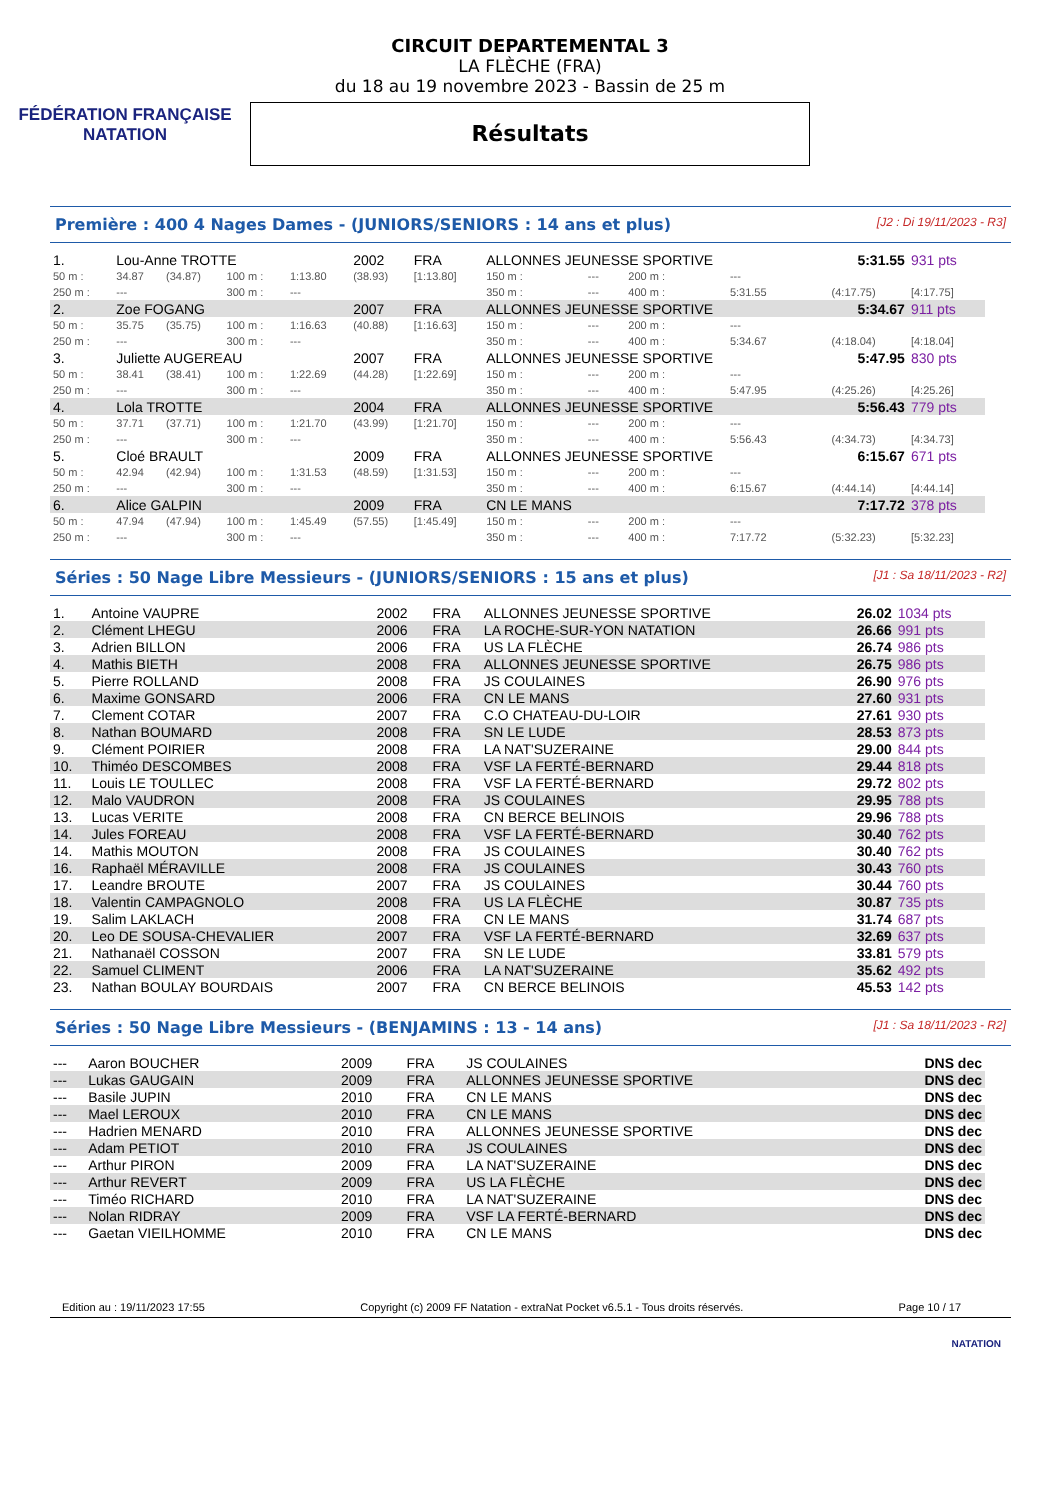FÉDÉRATION FRANÇAISE
NATATION
CIRCUIT DEPARTEMENTAL 3
LA FLÈCHE (FRA)
du 18 au 19 novembre 2023 - Bassin de 25 m
Résultats
Première : 400 4 Nages Dames - (JUNIORS/SENIORS : 14 ans et plus) [J2 : Di 19/11/2023 - R3]
| 1. | Lou-Anne TROTTE | | | | 2002 | FRA | ALLONNES JEUNESSE SPORTIVE | | | | 5:31.55 | 931 pts |
| 50 m : | 34.87 | (34.87) | 100 m : | 1:13.80 | (38.93) | [1:13.80] | 150 m : | --- | 200 m : | --- | | |
| 250 m : | --- | | 300 m : | --- | | | 350 m : | --- | 400 m : | 5:31.55 | (4:17.75) | [4:17.75] |
| 2. | Zoe FOGANG | | | | 2007 | FRA | ALLONNES JEUNESSE SPORTIVE | | | | 5:34.67 | 911 pts |
| 50 m : | 35.75 | (35.75) | 100 m : | 1:16.63 | (40.88) | [1:16.63] | 150 m : | --- | 200 m : | --- | | |
| 250 m : | --- | | 300 m : | --- | | | 350 m : | --- | 400 m : | 5:34.67 | (4:18.04) | [4:18.04] |
| 3. | Juliette AUGEREAU | | | | 2007 | FRA | ALLONNES JEUNESSE SPORTIVE | | | | 5:47.95 | 830 pts |
| 50 m : | 38.41 | (38.41) | 100 m : | 1:22.69 | (44.28) | [1:22.69] | 150 m : | --- | 200 m : | --- | | |
| 250 m : | --- | | 300 m : | --- | | | 350 m : | --- | 400 m : | 5:47.95 | (4:25.26) | [4:25.26] |
| 4. | Lola TROTTE | | | | 2004 | FRA | ALLONNES JEUNESSE SPORTIVE | | | | 5:56.43 | 779 pts |
| 50 m : | 37.71 | (37.71) | 100 m : | 1:21.70 | (43.99) | [1:21.70] | 150 m : | --- | 200 m : | --- | | |
| 250 m : | --- | | 300 m : | --- | | | 350 m : | --- | 400 m : | 5:56.43 | (4:34.73) | [4:34.73] |
| 5. | Cloé BRAULT | | | | 2009 | FRA | ALLONNES JEUNESSE SPORTIVE | | | | 6:15.67 | 671 pts |
| 50 m : | 42.94 | (42.94) | 100 m : | 1:31.53 | (48.59) | [1:31.53] | 150 m : | --- | 200 m : | --- | | |
| 250 m : | --- | | 300 m : | --- | | | 350 m : | --- | 400 m : | 6:15.67 | (4:44.14) | [4:44.14] |
| 6. | Alice GALPIN | | | | 2009 | FRA | CN LE MANS | | | | 7:17.72 | 378 pts |
| 50 m : | 47.94 | (47.94) | 100 m : | 1:45.49 | (57.55) | [1:45.49] | 150 m : | --- | 200 m : | --- | | |
| 250 m : | --- | | 300 m : | --- | | | 350 m : | --- | 400 m : | 7:17.72 | (5:32.23) | [5:32.23] |
Séries : 50 Nage Libre Messieurs - (JUNIORS/SENIORS : 15 ans et plus) [J1 : Sa 18/11/2023 - R2]
| 1. | Antoine VAUPRE | 2002 | FRA | ALLONNES JEUNESSE SPORTIVE | 26.02 | 1034 pts |
| 2. | Clément LHEGU | 2006 | FRA | LA ROCHE-SUR-YON NATATION | 26.66 | 991 pts |
| 3. | Adrien BILLON | 2006 | FRA | US LA FLÈCHE | 26.74 | 986 pts |
| 4. | Mathis BIETH | 2008 | FRA | ALLONNES JEUNESSE SPORTIVE | 26.75 | 986 pts |
| 5. | Pierre ROLLAND | 2008 | FRA | JS COULAINES | 26.90 | 976 pts |
| 6. | Maxime GONSARD | 2006 | FRA | CN LE MANS | 27.60 | 931 pts |
| 7. | Clement COTAR | 2007 | FRA | C.O CHATEAU-DU-LOIR | 27.61 | 930 pts |
| 8. | Nathan BOUMARD | 2008 | FRA | SN LE LUDE | 28.53 | 873 pts |
| 9. | Clément POIRIER | 2008 | FRA | LA NAT'SUZERAINE | 29.00 | 844 pts |
| 10. | Thiméo DESCOMBES | 2008 | FRA | VSF LA FERTÉ-BERNARD | 29.44 | 818 pts |
| 11. | Louis LE TOULLEC | 2008 | FRA | VSF LA FERTÉ-BERNARD | 29.72 | 802 pts |
| 12. | Malo VAUDRON | 2008 | FRA | JS COULAINES | 29.95 | 788 pts |
| 13. | Lucas VERITE | 2008 | FRA | CN BERCE BELINOIS | 29.96 | 788 pts |
| 14. | Jules FOREAU | 2008 | FRA | VSF LA FERTÉ-BERNARD | 30.40 | 762 pts |
| 14. | Mathis MOUTON | 2008 | FRA | JS COULAINES | 30.40 | 762 pts |
| 16. | Raphaël MÉRAVILLE | 2008 | FRA | JS COULAINES | 30.43 | 760 pts |
| 17. | Leandre BROUTE | 2007 | FRA | JS COULAINES | 30.44 | 760 pts |
| 18. | Valentin CAMPAGNOLO | 2008 | FRA | US LA FLÈCHE | 30.87 | 735 pts |
| 19. | Salim LAKLACH | 2008 | FRA | CN LE MANS | 31.74 | 687 pts |
| 20. | Leo DE SOUSA-CHEVALIER | 2007 | FRA | VSF LA FERTÉ-BERNARD | 32.69 | 637 pts |
| 21. | Nathanaël COSSON | 2007 | FRA | SN LE LUDE | 33.81 | 579 pts |
| 22. | Samuel CLIMENT | 2006 | FRA | LA NAT'SUZERAINE | 35.62 | 492 pts |
| 23. | Nathan BOULAY BOURDAIS | 2007 | FRA | CN BERCE BELINOIS | 45.53 | 142 pts |
Séries : 50 Nage Libre Messieurs - (BENJAMINS : 13 - 14 ans) [J1 : Sa 18/11/2023 - R2]
| --- | Aaron BOUCHER | 2009 | FRA | JS COULAINES | DNS dec |
| --- | Lukas GAUGAIN | 2009 | FRA | ALLONNES JEUNESSE SPORTIVE | DNS dec |
| --- | Basile JUPIN | 2010 | FRA | CN LE MANS | DNS dec |
| --- | Mael LEROUX | 2010 | FRA | CN LE MANS | DNS dec |
| --- | Hadrien MENARD | 2010 | FRA | ALLONNES JEUNESSE SPORTIVE | DNS dec |
| --- | Adam PETIOT | 2010 | FRA | JS COULAINES | DNS dec |
| --- | Arthur PIRON | 2009 | FRA | LA NAT'SUZERAINE | DNS dec |
| --- | Arthur REVERT | 2009 | FRA | US LA FLÈCHE | DNS dec |
| --- | Timéo RICHARD | 2010 | FRA | LA NAT'SUZERAINE | DNS dec |
| --- | Nolan RIDRAY | 2009 | FRA | VSF LA FERTÉ-BERNARD | DNS dec |
| --- | Gaetan VIEILHOMME | 2010 | FRA | CN LE MANS | DNS dec |
Edition au : 19/11/2023 17:55 Copyright (c) 2009 FF Natation - extraNat Pocket v6.5.1 - Tous droits réservés. Page 10 / 17
NATATION